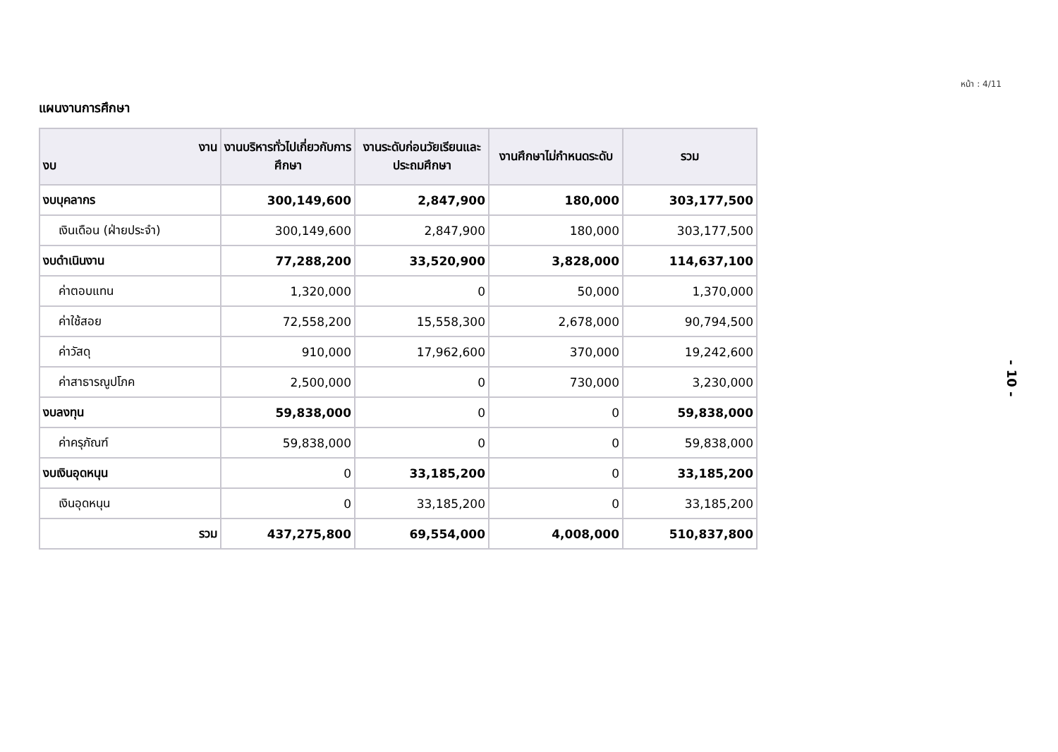หน้า : 4/11
แผนงานการศึกษา
| งาน งบ | งานบริหารทั่วไปเกี่ยวกับการศึกษา | งานระดับก่อนวัยเรียนและประถมศึกษา | งานศึกษาไม่กำหนดระดับ | รวม |
| --- | --- | --- | --- | --- |
| งบบุคลากร | 300,149,600 | 2,847,900 | 180,000 | 303,177,500 |
| เงินเดือน (ฝ่ายประจำ) | 300,149,600 | 2,847,900 | 180,000 | 303,177,500 |
| งบดำเนินงาน | 77,288,200 | 33,520,900 | 3,828,000 | 114,637,100 |
| ค่าตอบแทน | 1,320,000 | 0 | 50,000 | 1,370,000 |
| ค่าใช้สอย | 72,558,200 | 15,558,300 | 2,678,000 | 90,794,500 |
| ค่าวัสดุ | 910,000 | 17,962,600 | 370,000 | 19,242,600 |
| ค่าสาธารณูปโภค | 2,500,000 | 0 | 730,000 | 3,230,000 |
| งบลงทุน | 59,838,000 | 0 | 0 | 59,838,000 |
| ค่าครุภัณฑ์ | 59,838,000 | 0 | 0 | 59,838,000 |
| งบเงินอุดหนุน | 0 | 33,185,200 | 0 | 33,185,200 |
| เงินอุดหนุน | 0 | 33,185,200 | 0 | 33,185,200 |
| รวม | 437,275,800 | 69,554,000 | 4,008,000 | 510,837,800 |
- 10 -